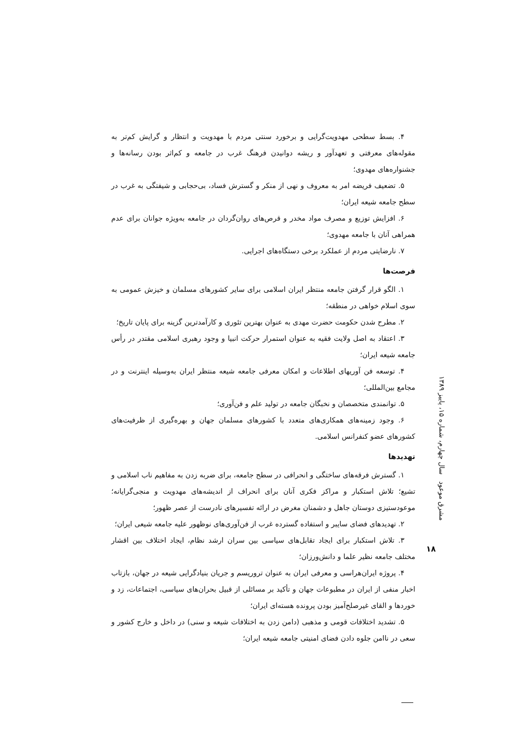۴. بسط سطحی مهدویت‌گرایی و برخورد سنتی مردم با مهدویت و انتظار و گرایش کم‌تر به مقوله‌های معرفتی و تعهدآور و ریشه دوانیدن فرهنگ غرب در جامعه و کم‌اثر بودن رسانه‌ها و جشنواره‌های مهدوی؛
۵. تضعیف فریضه امر به معروف و نهی از منکر و گسترش فساد، بی‌حجابی و شیفتگی به غرب در سطح جامعه شیعه ایران؛
۶. افزایش توزیع و مصرف مواد مخدر و قرص‌های روان‌گردان در جامعه به‌ویژه جوانان برای عدم همراهی آنان با جامعه مهدوی؛
۷. نارضایتی مردم از عملکرد برخی دستگاه‌های اجرایی.
فرصت‌ها
۱. الگو قرار گرفتن جامعه منتظر ایران اسلامی برای سایر کشورهای مسلمان و خیزش عمومی به سوی اسلام خواهی در منطقه؛
۲. مطرح شدن حکومت حضرت مهدی به عنوان بهترین تئوری و کارآمدترین گزینه برای پایان تاریخ؛
۳. اعتقاد به اصل ولایت فقیه به عنوان استمرار حرکت انبیا و وجود رهبری اسلامی مقتدر در رأس جامعه شیعه ایران؛
۴. توسعه فن آوریهای اطلاعات و امکان معرفی جامعه شیعه منتظر ایران به‌وسیله اینترنت و در مجامع بین‌المللی؛
۵. توانمندی متخصصان و نخبگان جامعه در تولید علم و فن‌آوری؛
۶. وجود زمینه‌های همکاری‌های متعدد با کشورهای مسلمان جهان و بهره‌گیری از ظرفیت‌های کشورهای عضو کنفرانس اسلامی.
تهدیدها
۱. گسترش فرقه‌های ساختگی و انحرافی در سطح جامعه، برای ضربه زدن به مفاهیم ناب اسلامی و تشیع؛ تلاش استکبار و مراکز فکری آنان برای انحراف از اندیشه‌های مهدویت و منجی‌گرایانه؛ موعودستیزی دوستان جاهل و دشمنان مغرض در ارائه تفسیرهای نادرست از عصر ظهور؛
۲. تهدیدهای فضای سایبر و استفاده گسترده غرب از فن‌آوری‌های نوظهور علیه جامعه شیعی ایران؛
۳. تلاش استکبار برای ایجاد تقابل‌های سیاسی بین سران ارشد نظام، ایجاد اختلاف بین اقشار مختلف جامعه نظیر علما و دانش‌ورزان؛
۴. پروژه ایران‌هراسی و معرفی ایران به عنوان تروریسم و جریان بنیادگرایی شیعه در جهان، بازتاب اخبار منفی از ایران در مطبوعات جهان و تأکید بر مسائلی از قبیل بحران‌های سیاسی، اجتماعات، زد و خوردها و القای غیرصلح‌آمیز بودن پرونده هسته‌ای ایران؛
۵. تشدید اختلافات قومی و مذهبی (دامن زدن به اختلافات شیعه و سنی) در داخل و خارج کشور و سعی در ناامن جلوه دادن فضای امنیتی جامعه شیعه ایران؛
مشرق موعود سال چهارم، شماره ۱۵، پاییز ۱۳۸۹
۱۸